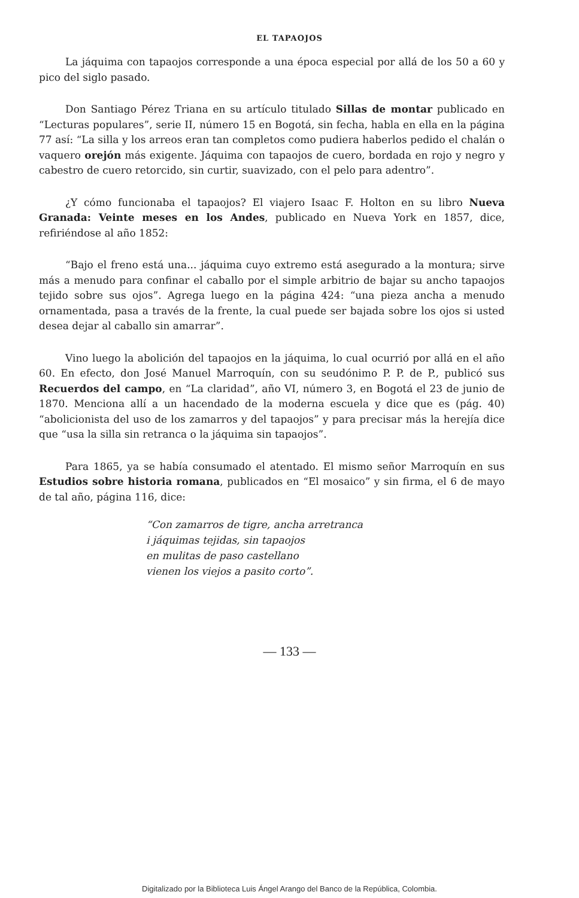EL TAPAOJOS
La jáquima con tapaojos corresponde a una época especial por allá de los 50 a 60 y pico del siglo pasado.
Don Santiago Pérez Triana en su artículo titulado Sillas de montar publicado en “Lecturas populares”, serie II, número 15 en Bogotá, sin fecha, habla en ella en la página 77 así: “La silla y los arreos eran tan completos como pudiera haberlos pedido el chalán o vaquero orejón más exigente. Jáquima con tapaojos de cuero, bordada en rojo y negro y cabestro de cuero retorcido, sin curtir, suavizado, con el pelo para adentro”.
¿Y cómo funcionaba el tapaojos? El viajero Isaac F. Holton en su libro Nueva Granada: Veinte meses en los Andes, publicado en Nueva York en 1857, dice, refiriéndose al año 1852:
“Bajo el freno está una... jáquima cuyo extremo está asegurado a la montura; sirve más a menudo para confinar el caballo por el simple arbitrio de bajar su ancho tapaojos tejido sobre sus ojos”. Agrega luego en la página 424: “una pieza ancha a menudo ornamentada, pasa a través de la frente, la cual puede ser bajada sobre los ojos si usted desea dejar al caballo sin amarrar”.
Vino luego la abolición del tapaojos en la jáquima, lo cual ocurrió por allá en el año 60. En efecto, don José Manuel Marroquín, con su seudónimo P. P. de P., publicó sus Recuerdos del campo, en “La claridad”, año VI, número 3, en Bogotá el 23 de junio de 1870. Menciona allí a un hacendado de la moderna escuela y dice que es (pág. 40) “abolicionista del uso de los zamarros y del tapaojos” y para precisar más la herejía dice que “usa la silla sin retranca o la jáquima sin tapaojos”.
Para 1865, ya se había consumado el atentado. El mismo señor Marroquín en sus Estudios sobre historia romana, publicados en “El mosaico” y sin firma, el 6 de mayo de tal año, página 116, dice:
“Con zamarros de tigre, ancha arretranca
i jáquimas tejidas, sin tapaojos
en mulitas de paso castellano
vienen los viejos a pasito corto”.
— 133 —
Digitalizado por la Biblioteca Luis Ángel Arango del Banco de la República, Colombia.